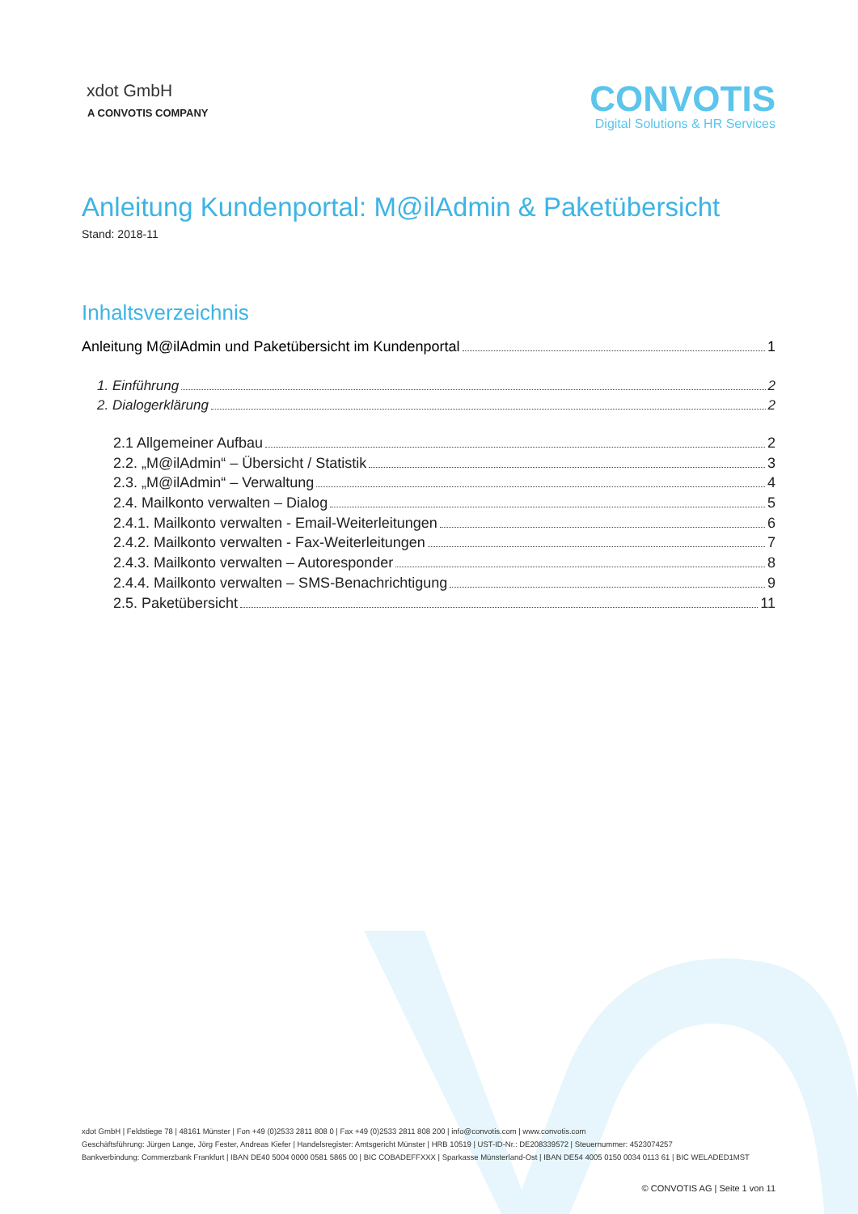xdot GmbH
A CONVOTIS COMPANY
CONVOTIS
Digital Solutions & HR Services
Anleitung Kundenportal: M@ilAdmin & Paketübersicht
Stand: 2018-11
Inhaltsverzeichnis
Anleitung M@ilAdmin und Paketübersicht im Kundenportal 1
1. Einführung 2
2. Dialogerklärung 2
2.1 Allgemeiner Aufbau 2
2.2. „M@ilAdmin“ – Übersicht / Statistik 3
2.3. „M@ilAdmin“ – Verwaltung 4
2.4. Mailkonto verwalten – Dialog 5
2.4.1. Mailkonto verwalten - Email-Weiterleitungen 6
2.4.2. Mailkonto verwalten - Fax-Weiterleitungen 7
2.4.3. Mailkonto verwalten – Autoresponder 8
2.4.4. Mailkonto verwalten – SMS-Benachrichtigung 9
2.5. Paketübersicht 11
xdot GmbH | Feldstiege 78 | 48161 Münster | Fon +49 (0)2533 2811 808 0 | Fax +49 (0)2533 2811 808 200 | info@convotis.com | www.convotis.com
Geschäftsführung: Jürgen Lange, Jörg Fester, Andreas Kiefer | Handelsregister: Amtsgericht Münster | HRB 10519 | UST-ID-Nr.: DE208339572 | Steuernummer: 4523074257
Bankverbindung: Commerzbank Frankfurt | IBAN DE40 5004 0000 0581 5865 00 | BIC COBADEFFXXX | Sparkasse Münsterland-Ost | IBAN DE54 4005 0150 0034 0113 61 | BIC WELADED1MST
© CONVOTIS AG | Seite 1 von 11